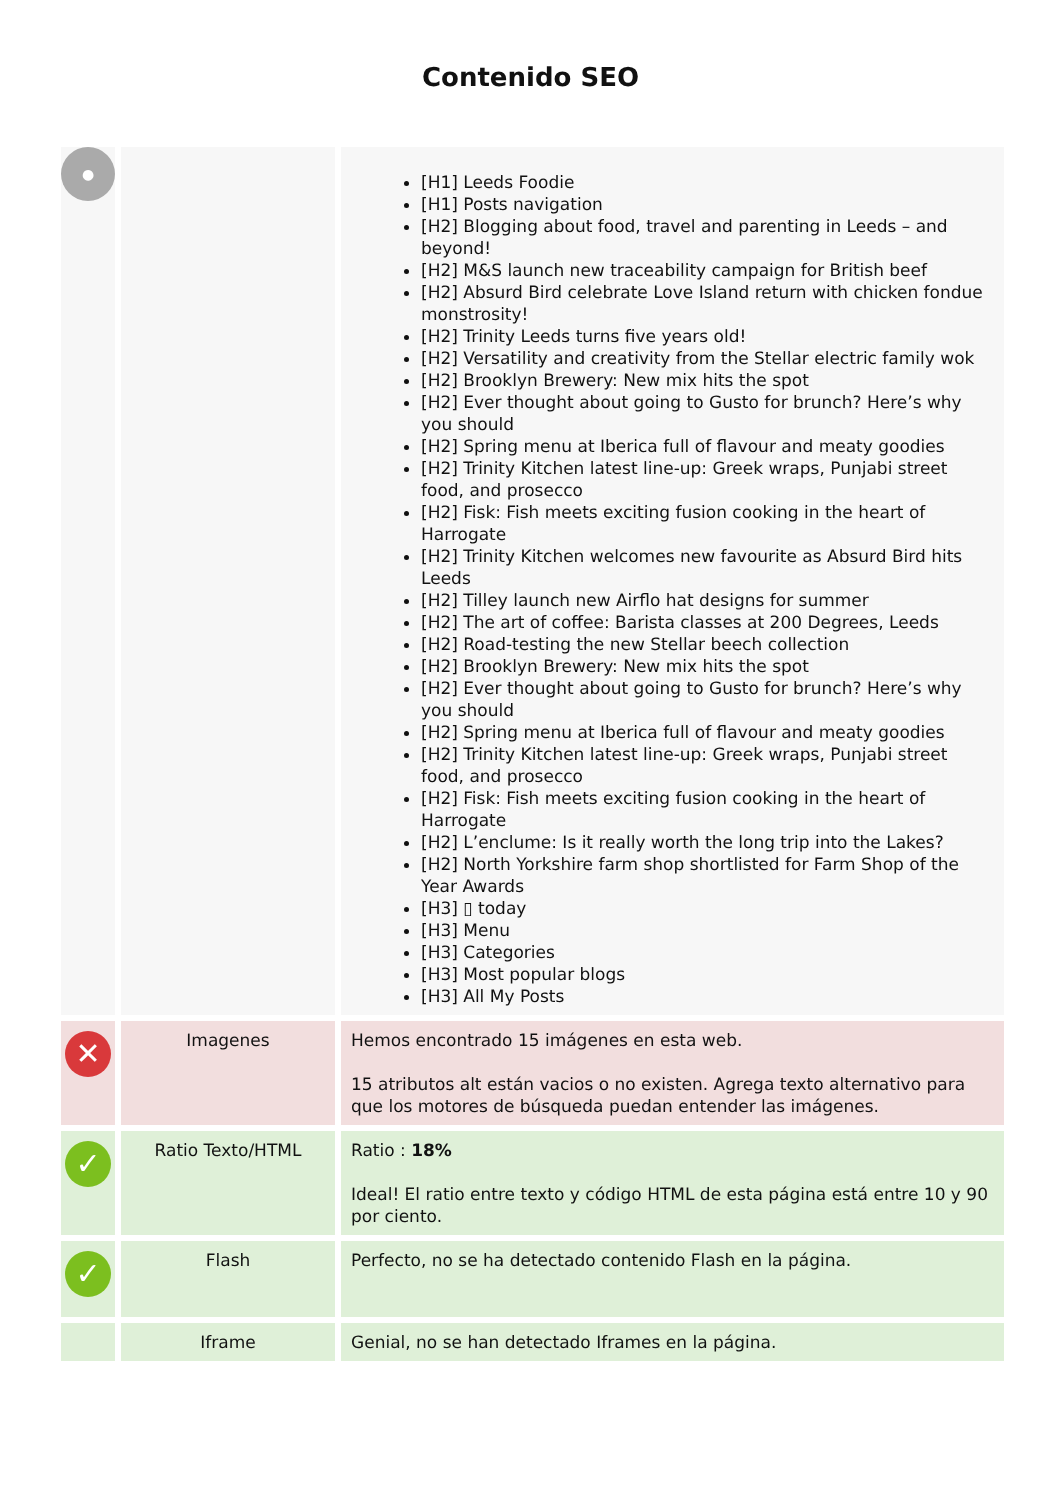Contenido SEO
| ● | | [H1] Leeds Foodie [H1] Posts navigation [H2] Blogging about food, travel and parenting in Leeds – and beyond! [H2] M&S launch new traceability campaign for British beef [H2] Absurd Bird celebrate Love Island return with chicken fondue monstrosity! [H2] Trinity Leeds turns five years old! [H2] Versatility and creativity from the Stellar electric family wok [H2] Brooklyn Brewery: New mix hits the spot [H2] Ever thought about going to Gusto for brunch? Here’s why you should [H2] Spring menu at Iberica full of flavour and meaty goodies [H2] Trinity Kitchen latest line-up: Greek wraps, Punjabi street food, and prosecco [H2] Fisk: Fish meets exciting fusion cooking in the heart of Harrogate [H2] Trinity Kitchen welcomes new favourite as Absurd Bird hits Leeds [H2] Tilley launch new Airflo hat designs for summer [H2] The art of coffee: Barista classes at 200 Degrees, Leeds [H2] Road-testing the new Stellar beech collection [H2] Brooklyn Brewery: New mix hits the spot [H2] Ever thought about going to Gusto for brunch? Here’s why you should [H2] Spring menu at Iberica full of flavour and meaty goodies [H2] Trinity Kitchen latest line-up: Greek wraps, Punjabi street food, and prosecco [H2] Fisk: Fish meets exciting fusion cooking in the heart of Harrogate [H2] L’enclume: Is it really worth the long trip into the Lakes? [H2] North Yorkshire farm shop shortlisted for Farm Shop of the Year Awards [H3] ▯ today [H3] Menu [H3] Categories [H3] Most popular blogs [H3] All My Posts |
| ✕ | Imagenes | Hemos encontrado 15 imágenes en esta web. 15 atributos alt están vacios o no existen. Agrega texto alternativo para que los motores de búsqueda puedan entender las imágenes. |
| ✓ | Ratio Texto/HTML | Ratio : 18% Ideal! El ratio entre texto y código HTML de esta página está entre 10 y 90 por ciento. |
| ✓ | Flash | Perfecto, no se ha detectado contenido Flash en la página. |
| | Iframe | Genial, no se han detectado Iframes en la página. |